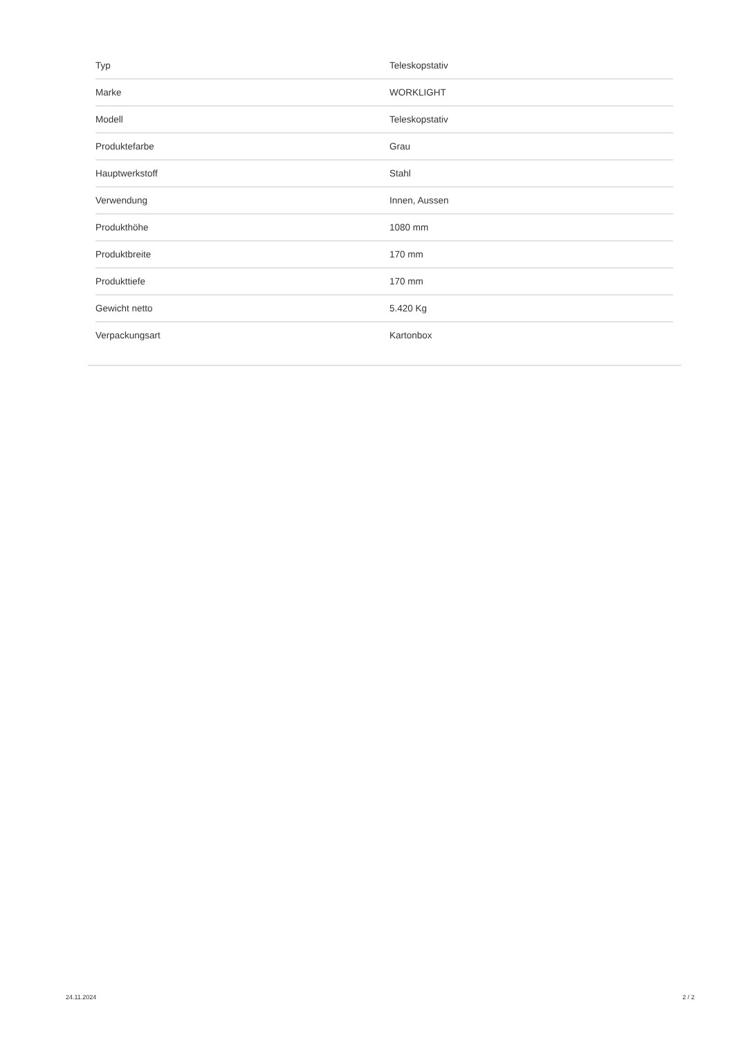| Typ | Teleskopstativ |
| Marke | WORKLIGHT |
| Modell | Teleskopstativ |
| Produktefarbe | Grau |
| Hauptwerkstoff | Stahl |
| Verwendung | Innen, Aussen |
| Produkthöhe | 1080 mm |
| Produktbreite | 170 mm |
| Produkttiefe | 170 mm |
| Gewicht netto | 5.420 Kg |
| Verpackungsart | Kartonbox |
24.11.2024 2 / 2